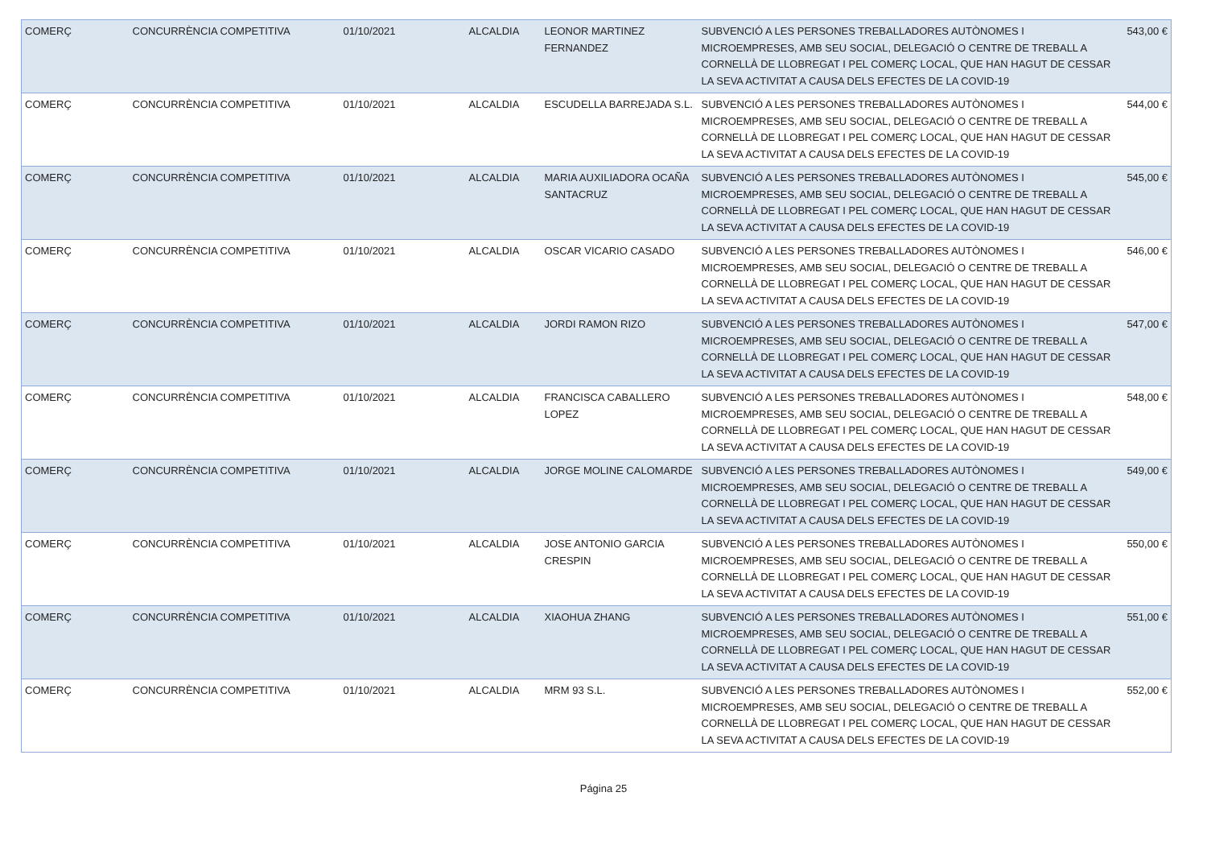| COMERÇ | CONCURRÈNCIA COMPETITIVA | 01/10/2021 | ALCALDIA | LEONOR MARTINEZ FERNANDEZ | SUBVENCIÓ A LES PERSONES TREBALLADORES AUTÒNOMES I MICROEMPRESES, AMB SEU SOCIAL, DELEGACIÓ O CENTRE DE TREBALL A CORNELLÀ DE LLOBREGAT I PEL COMERÇ LOCAL, QUE HAN HAGUT DE CESSAR LA SEVA ACTIVITAT A CAUSA DELS EFECTES DE LA COVID-19 | 543,00 € |
| COMERÇ | CONCURRÈNCIA COMPETITIVA | 01/10/2021 | ALCALDIA | ESCUDELLA BARREJADA S.L. | SUBVENCIÓ A LES PERSONES TREBALLADORES AUTÒNOMES I MICROEMPRESES, AMB SEU SOCIAL, DELEGACIÓ O CENTRE DE TREBALL A CORNELLÀ DE LLOBREGAT I PEL COMERÇ LOCAL, QUE HAN HAGUT DE CESSAR LA SEVA ACTIVITAT A CAUSA DELS EFECTES DE LA COVID-19 | 544,00 € |
| COMERÇ | CONCURRÈNCIA COMPETITIVA | 01/10/2021 | ALCALDIA | MARIA AUXILIADORA OCAÑA SANTACRUZ | SUBVENCIÓ A LES PERSONES TREBALLADORES AUTÒNOMES I MICROEMPRESES, AMB SEU SOCIAL, DELEGACIÓ O CENTRE DE TREBALL A CORNELLÀ DE LLOBREGAT I PEL COMERÇ LOCAL, QUE HAN HAGUT DE CESSAR LA SEVA ACTIVITAT A CAUSA DELS EFECTES DE LA COVID-19 | 545,00 € |
| COMERÇ | CONCURRÈNCIA COMPETITIVA | 01/10/2021 | ALCALDIA | OSCAR VICARIO CASADO | SUBVENCIÓ A LES PERSONES TREBALLADORES AUTÒNOMES I MICROEMPRESES, AMB SEU SOCIAL, DELEGACIÓ O CENTRE DE TREBALL A CORNELLÀ DE LLOBREGAT I PEL COMERÇ LOCAL, QUE HAN HAGUT DE CESSAR LA SEVA ACTIVITAT A CAUSA DELS EFECTES DE LA COVID-19 | 546,00 € |
| COMERÇ | CONCURRÈNCIA COMPETITIVA | 01/10/2021 | ALCALDIA | JORDI RAMON RIZO | SUBVENCIÓ A LES PERSONES TREBALLADORES AUTÒNOMES I MICROEMPRESES, AMB SEU SOCIAL, DELEGACIÓ O CENTRE DE TREBALL A CORNELLÀ DE LLOBREGAT I PEL COMERÇ LOCAL, QUE HAN HAGUT DE CESSAR LA SEVA ACTIVITAT A CAUSA DELS EFECTES DE LA COVID-19 | 547,00 € |
| COMERÇ | CONCURRÈNCIA COMPETITIVA | 01/10/2021 | ALCALDIA | FRANCISCA CABALLERO LOPEZ | SUBVENCIÓ A LES PERSONES TREBALLADORES AUTÒNOMES I MICROEMPRESES, AMB SEU SOCIAL, DELEGACIÓ O CENTRE DE TREBALL A CORNELLÀ DE LLOBREGAT I PEL COMERÇ LOCAL, QUE HAN HAGUT DE CESSAR LA SEVA ACTIVITAT A CAUSA DELS EFECTES DE LA COVID-19 | 548,00 € |
| COMERÇ | CONCURRÈNCIA COMPETITIVA | 01/10/2021 | ALCALDIA | JORGE MOLINE CALOMARDE | SUBVENCIÓ A LES PERSONES TREBALLADORES AUTÒNOMES I MICROEMPRESES, AMB SEU SOCIAL, DELEGACIÓ O CENTRE DE TREBALL A CORNELLÀ DE LLOBREGAT I PEL COMERÇ LOCAL, QUE HAN HAGUT DE CESSAR LA SEVA ACTIVITAT A CAUSA DELS EFECTES DE LA COVID-19 | 549,00 € |
| COMERÇ | CONCURRÈNCIA COMPETITIVA | 01/10/2021 | ALCALDIA | JOSE ANTONIO GARCIA CRESPIN | SUBVENCIÓ A LES PERSONES TREBALLADORES AUTÒNOMES I MICROEMPRESES, AMB SEU SOCIAL, DELEGACIÓ O CENTRE DE TREBALL A CORNELLÀ DE LLOBREGAT I PEL COMERÇ LOCAL, QUE HAN HAGUT DE CESSAR LA SEVA ACTIVITAT A CAUSA DELS EFECTES DE LA COVID-19 | 550,00 € |
| COMERÇ | CONCURRÈNCIA COMPETITIVA | 01/10/2021 | ALCALDIA | XIAOHUA ZHANG | SUBVENCIÓ A LES PERSONES TREBALLADORES AUTÒNOMES I MICROEMPRESES, AMB SEU SOCIAL, DELEGACIÓ O CENTRE DE TREBALL A CORNELLÀ DE LLOBREGAT I PEL COMERÇ LOCAL, QUE HAN HAGUT DE CESSAR LA SEVA ACTIVITAT A CAUSA DELS EFECTES DE LA COVID-19 | 551,00 € |
| COMERÇ | CONCURRÈNCIA COMPETITIVA | 01/10/2021 | ALCALDIA | MRM 93 S.L. | SUBVENCIÓ A LES PERSONES TREBALLADORES AUTÒNOMES I MICROEMPRESES, AMB SEU SOCIAL, DELEGACIÓ O CENTRE DE TREBALL A CORNELLÀ DE LLOBREGAT I PEL COMERÇ LOCAL, QUE HAN HAGUT DE CESSAR LA SEVA ACTIVITAT A CAUSA DELS EFECTES DE LA COVID-19 | 552,00 € |
Página 25